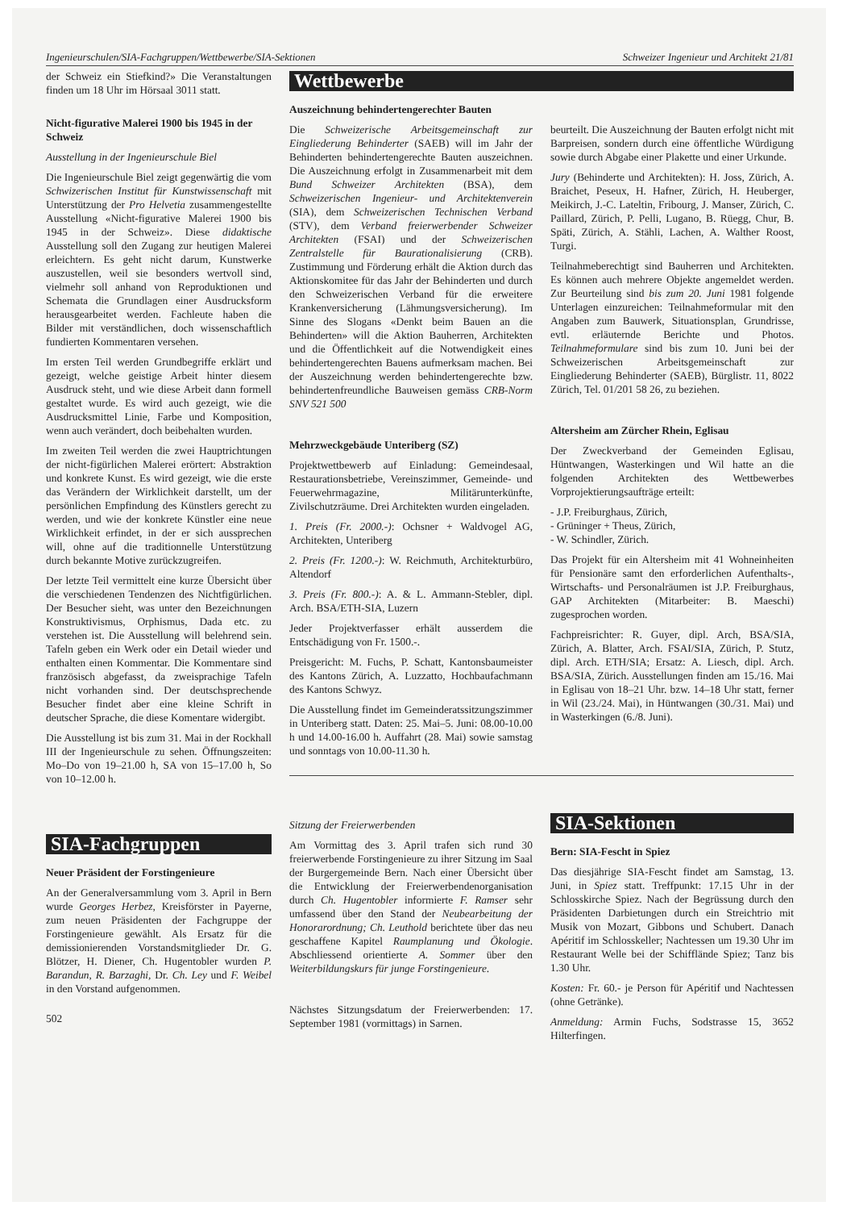Ingenieurschulen/SIA-Fachgruppen/Wettbewerbe/SIA-Sektionen Schweizer Ingenieur und Architekt 21/81
der Schweiz ein Stiefkind?» Die Veranstaltungen finden um 18 Uhr im Hörsaal 3011 statt.
Nicht-figurative Malerei 1900 bis 1945 in der Schweiz
Ausstellung in der Ingenieurschule Biel
Die Ingenieurschule Biel zeigt gegenwärtig die vom Schwizerischen Institut für Kunstwissenschaft mit Unterstützung der Pro Helvetia zusammengestellte Ausstellung «Nicht-figurative Malerei 1900 bis 1945 in der Schweiz». Diese didaktische Ausstellung soll den Zugang zur heutigen Malerei erleichtern. Es geht nicht darum, Kunstwerke auszustellen, weil sie besonders wertvoll sind, vielmehr soll anhand von Reproduktionen und Schemata die Grundlagen einer Ausdrucksform herausgearbeitet werden. Fachleute haben die Bilder mit verständlichen, doch wissenschaftlich fundierten Kommentaren versehen.
Im ersten Teil werden Grundbegriffe erklärt und gezeigt, welche geistige Arbeit hinter diesem Ausdruck steht, und wie diese Arbeit dann formell gestaltet wurde. Es wird auch gezeigt, wie die Ausdrucksmittel Linie, Farbe und Komposition, wenn auch verändert, doch beibehalten wurden.
Im zweiten Teil werden die zwei Hauptrichtungen der nicht-figürlichen Malerei erörtert: Abstraktion und konkrete Kunst. Es wird gezeigt, wie die erste das Verändern der Wirklichkeit darstellt, um der persönlichen Empfindung des Künstlers gerecht zu werden, und wie der konkrete Künstler eine neue Wirklichkeit erfindet, in der er sich aussprechen will, ohne auf die traditionnelle Unterstützung durch bekannte Motive zurückzugreifen.
Der letzte Teil vermittelt eine kurze Übersicht über die verschiedenen Tendenzen des Nichtfigürlichen. Der Besucher sieht, was unter den Bezeichnungen Konstruktivismus, Orphismus, Dada etc. zu verstehen ist. Die Ausstellung will belehrend sein. Tafeln geben ein Werk oder ein Detail wieder und enthalten einen Kommentar. Die Kommentare sind französisch abgefasst, da zweisprachige Tafeln nicht vorhanden sind. Der deutschsprechende Besucher findet aber eine kleine Schrift in deutscher Sprache, die diese Komentare widergibt.
Die Ausstellung ist bis zum 31. Mai in der Rockhall III der Ingenieurschule zu sehen. Öffnungszeiten: Mo–Do von 19–21.00 h, SA von 15–17.00 h, So von 10–12.00 h.
SIA-Fachgruppen
Neuer Präsident der Forstingenieure
An der Generalversammlung vom 3. April in Bern wurde Georges Herbez, Kreisförster in Payerne, zum neuen Präsidenten der Fachgruppe der Forstingenieure gewählt. Als Ersatz für die demissionierenden Vorstandsmitglieder Dr. G. Blötzer, H. Diener, Ch. Hugentobler wurden P. Barandun, R. Barzaghi, Dr. Ch. Ley und F. Weibel in den Vorstand aufgenommen.
502
Wettbewerbe
Auszeichnung behindertengerechter Bauten
Die Schweizerische Arbeitsgemeinschaft zur Eingliederung Behinderter (SAEB) will im Jahr der Behinderten behindertengerechte Bauten auszeichnen. Die Auszeichnung erfolgt in Zusammenarbeit mit dem Bund Schweizer Architekten (BSA), dem Schweizerischen Ingenieur- und Architektenverein (SIA), dem Schweizerischen Technischen Verband (STV), dem Verband freierwerbender Schweizer Architekten (FSAI) und der Schweizerischen Zentralstelle für Baurationalisierung (CRB). Zustimmung und Förderung erhält die Aktion durch das Aktionskomitee für das Jahr der Behinderten und durch den Schweizerischen Verband für die erweitere Krankenversicherung (Lähmungsversicherung). Im Sinne des Slogans «Denkt beim Bauen an die Behinderten» will die Aktion Bauherren, Architekten und die Öffentlichkeit auf die Notwendigkeit eines behindertengerechten Bauens aufmerksam machen. Bei der Auszeichnung werden behindertengerechte bzw. behindertenfreundliche Bauweisen gemäss CRB-Norm SNV 521 500
Mehrzweckgebäude Unteriberg (SZ)
Projektwettbewerb auf Einladung: Gemeindesaal, Restaurationsbetriebe, Vereinszimmer, Gemeinde- und Feuerwehrmagazine, Militärunterkünfte, Zivilschutzräume. Drei Architekten wurden eingeladen.
1. Preis (Fr. 2000.-): Ochsner + Waldvogel AG, Architekten, Unteriberg
2. Preis (Fr. 1200.-): W. Reichmuth, Architekturbüro, Altendorf
3. Preis (Fr. 800.-): A. & L. Ammann-Stebler, dipl. Arch. BSA/ETH-SIA, Luzern
Jeder Projektverfasser erhält ausserdem die Entschädigung von Fr. 1500.-.
Preisgericht: M. Fuchs, P. Schatt, Kantonsbaumeister des Kantons Zürich, A. Luzzatto, Hochbaufachmann des Kantons Schwyz.
Die Ausstellung findet im Gemeinderatssitzungszimmer in Unteriberg statt. Daten: 25. Mai–5. Juni: 08.00-10.00 h und 14.00-16.00 h. Auffahrt (28. Mai) sowie samstag und sonntags von 10.00-11.30 h.
beurteilt. Die Auszeichnung der Bauten erfolgt nicht mit Barpreisen, sondern durch eine öffentliche Würdigung sowie durch Abgabe einer Plakette und einer Urkunde.
Jury (Behinderte und Architekten): H. Joss, Zürich, A. Braichet, Peseux, H. Hafner, Zürich, H. Heuberger, Meikirch, J.-C. Lateltin, Fribourg, J. Manser, Zürich, C. Paillard, Zürich, P. Pelli, Lugano, B. Rüegg, Chur, B. Späti, Zürich, A. Stähli, Lachen, A. Walther Roost, Turgi.
Teilnahmeberechtigt sind Bauherren und Architekten. Es können auch mehrere Objekte angemeldet werden. Zur Beurteilung sind bis zum 20. Juni 1981 folgende Unterlagen einzureichen: Teilnahmeformular mit den Angaben zum Bauwerk, Situationsplan, Grundrisse, evtl. erläuternde Berichte und Photos. Teilnahmeformulare sind bis zum 10. Juni bei der Schweizerischen Arbeitsgemeinschaft zur Eingliederung Behinderter (SAEB), Bürglistr. 11, 8022 Zürich, Tel. 01/201 58 26, zu beziehen.
Altersheim am Zürcher Rhein, Eglisau
Der Zweckverband der Gemeinden Eglisau, Hüntwangen, Wasterkingen und Wil hatte an die folgenden Architekten des Wettbewerbes Vorprojektierungsaufträge erteilt:
- J.P. Freiburghaus, Zürich,
- Grüninger + Theus, Zürich,
- W. Schindler, Zürich.
Das Projekt für ein Altersheim mit 41 Wohneinheiten für Pensionäre samt den erforderlichen Aufenthalts-, Wirtschafts- und Personalräumen ist J.P. Freiburghaus, GAP Architekten (Mitarbeiter: B. Maeschi) zugesprochen worden.
Fachpreisrichter: R. Guyer, dipl. Arch, BSA/SIA, Zürich, A. Blatter, Arch. FSAI/SIA, Zürich, P. Stutz, dipl. Arch. ETH/SIA; Ersatz: A. Liesch, dipl. Arch. BSA/SIA, Zürich. Ausstellungen finden am 15./16. Mai in Eglisau von 18–21 Uhr. bzw. 14–18 Uhr statt, ferner in Wil (23./24. Mai), in Hüntwangen (30./31. Mai) und in Wasterkingen (6./8. Juni).
Sitzung der Freierwerbenden
Am Vormittag des 3. April trafen sich rund 30 freierwerbende Forstingenieure zu ihrer Sitzung im Saal der Burgergemeinde Bern. Nach einer Übersicht über die Entwicklung der Freierwerbendenorganisation durch Ch. Hugentobler informierte F. Ramser sehr umfassend über den Stand der Neubearbeitung der Honorarordnung; Ch. Leuthold berichtete über das neu geschaffene Kapitel Raumplanung und Ökologie. Abschliessend orientierte A. Sommer über den Weiterbildungskurs für junge Forstingenieure.
Nächstes Sitzungsdatum der Freierwerbenden: 17. September 1981 (vormittags) in Sarnen.
SIA-Sektionen
Bern: SIA-Fescht in Spiez
Das diesjährige SIA-Fescht findet am Samstag, 13. Juni, in Spiez statt. Treffpunkt: 17.15 Uhr in der Schlosskirche Spiez. Nach der Begrüssung durch den Präsidenten Darbietungen durch ein Streichtrio mit Musik von Mozart, Gibbons und Schubert. Danach Apéritif im Schlosskeller; Nachtessen um 19.30 Uhr im Restaurant Welle bei der Schiffländе Spiez; Tanz bis 1.30 Uhr.
Kosten: Fr. 60.- je Person für Apéritif und Nachtessen (ohne Getränke).
Anmeldung: Armin Fuchs, Sodstrasse 15, 3652 Hilterfingen.